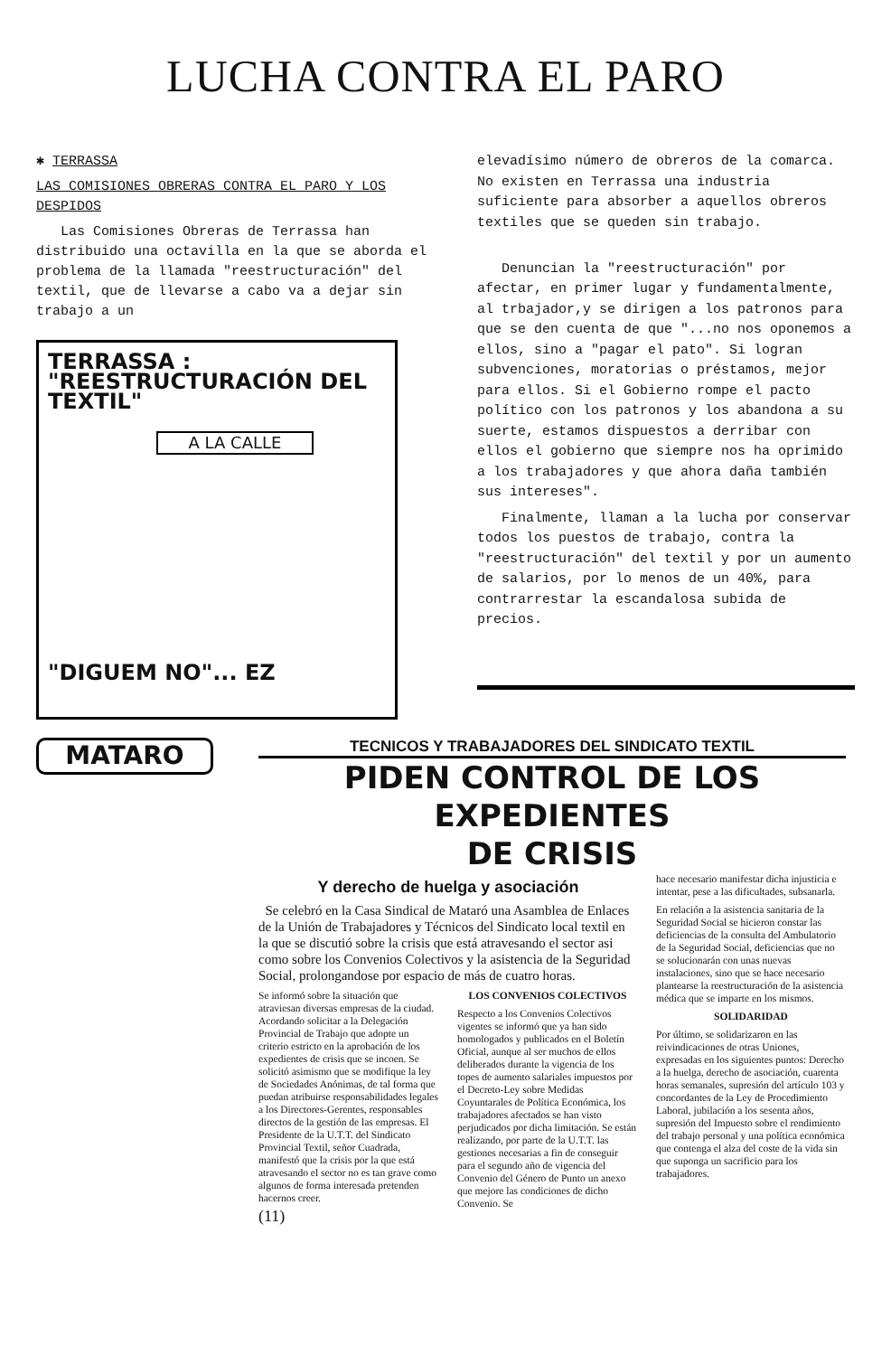LUCHA CONTRA EL PARO
✱ TERRASSA
LAS COMISIONES OBRERAS CONTRA EL PARO Y LOS DESPIDOS
Las Comisiones Obreras de Terrassa han distribuido una octavilla en la que se aborda el problema de la llamada "reestructuración" del textil, que de llevarse a cabo va a dejar sin trabajo a un
TERRASSA :
"REESTRUCTURACIÓN DEL TEXTIL"
A LA CALLE
"DIGUEM NO"... EZ
elevadísimo número de obreros de la comarca. No existen en Terrassa una industria suficiente para absorber a aquellos obreros textiles que se queden sin trabajo.
Denuncian la "reestructuración" por afectar, en primer lugar y fundamentalmente, al trbajador,y se dirigen a los patronos para que se den cuenta de que "...no nos oponemos a ellos, sino a "pagar el pato". Si logran subvenciones, moratorias o préstamos, mejor para ellos. Si el Gobierno rompe el pacto político con los patronos y los abandona a su suerte, estamos dispuestos a derribar con ellos el gobierno que siempre nos ha oprimido a los trabajadores y que ahora daña también sus intereses".
Finalmente, llaman a la lucha por conservar todos los puestos de trabajo, contra la "reestructuración" del textil y por un aumento de salarios, por lo menos de un 40%, para contrarrestar la escandalosa subida de precios.
MATARO
TECNICOS Y TRABAJADORES DEL SINDICATO TEXTIL
PIDEN CONTROL DE LOS EXPEDIENTES
DE CRISIS
Y derecho de huelga y asociación
Se celebró en la Casa Sindical de Mataró una Asamblea de Enlaces de la Unión de Trabajadores y Técnicos del Sindicato local textil en la que se discutió sobre la crisis que está atravesando el sector asi como sobre los Convenios Colectivos y la asistencia de la Seguridad Social, prolongandose por espacio de más de cuatro horas.
Se informó sobre la situación que atraviesan diversas empresas de la ciudad. Acordando solicitar a la Delegación Provincial de Trabajo que adopte un criterio estricto en la aprobación de los expedientes de crisis que se incoen. Se solicitó asimismo que se modifique la ley de Sociedades Anónimas, de tal forma que puedan atribuirse responsabilidades legales a los Directores-Gerentes, responsables directos de la gestión de las empresas. El Presidente de la U.T.T. del Sindicato Provincial Textil, señor Cuadrada, manifestó que la crisis por la que está atravesando el sector no es tan grave como algunos de forma interesada pretenden hacernos creer.
(11)
LOS CONVENIOS COLECTIVOS
Respecto a los Convenios Colectivos vigentes se informó que ya han sido homologados y publicados en el Boletín Oficial, aunque al ser muchos de ellos deliberados durante la vigencia de los topes de aumento salariales impuestos por el Decreto-Ley sobre Medidas Coyuntarales de Política Económica, los trabajadores afectados se han visto perjudicados por dicha limitación. Se están realizando, por parte de la U.T.T. las gestiones necesarias a fin de conseguir para el segundo año de vigencia del Convenio del Género de Punto un anexo que mejore las condiciones de dicho Convenio. Se
hace necesario manifestar dicha injusticia e intentar, pese a las dificultades, subsanarla.
En relación a la asistencia sanitaria de la Seguridad Social se hicieron constar las deficiencias de la consulta del Ambulatorio de la Seguridad Social, deficiencias que no se solucionarán con unas nuevas instalaciones, sino que se hace necesario plantearse la reestructuración de la asistencia médica que se imparte en los mismos.
SOLIDARIDAD
Por último, se solidarizaron en las reivindicaciones de otras Uniones, expresadas en los siguientes puntos: Derecho a la huelga, derecho de asociación, cuarenta horas semanales, supresión del artículo 103 y concordantes de la Ley de Procedimiento Laboral, jubilación a los sesenta años, supresión del Impuesto sobre el rendimiento del trabajo personal y una política económica que contenga el alza del coste de la vida sin que suponga un sacrificio para los trabajadores.